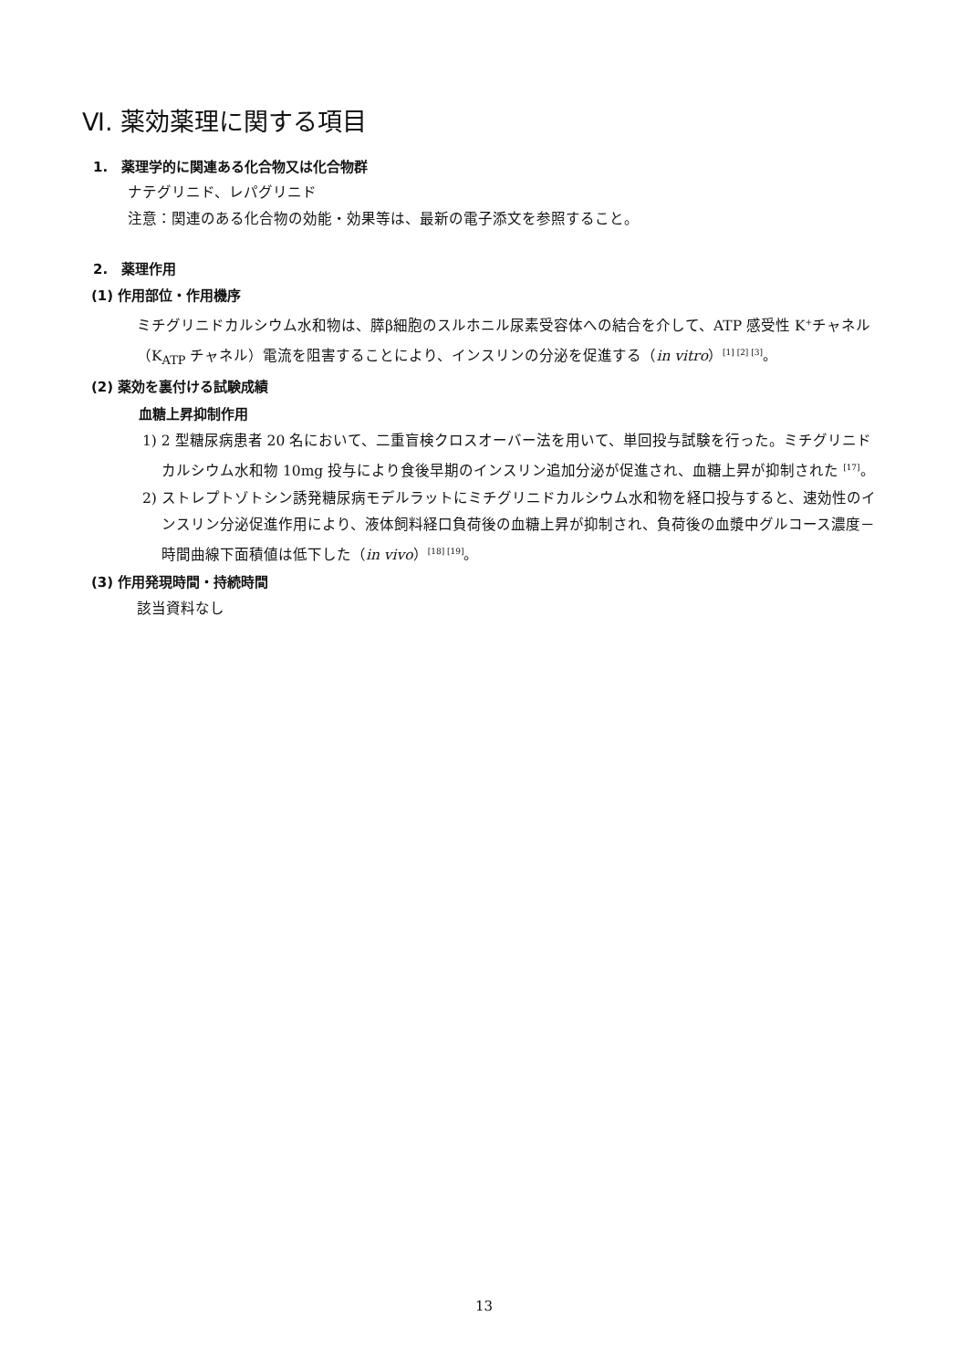Ⅵ. 薬効薬理に関する項目
1.　薬理学的に関連ある化合物又は化合物群
ナテグリニド、レパグリニド
注意：関連のある化合物の効能・効果等は、最新の電子添文を参照すること。
2.　薬理作用
(1) 作用部位・作用機序
ミチグリニドカルシウム水和物は、膵β細胞のスルホニル尿素受容体への結合を介して、ATP 感受性 K<sup>+</sup>チャネル（K<sub>ATP</sub> チャネル）電流を阻害することにより、インスリンの分泌を促進する（in vitro）<sup>[1] [2] [3]</sup>。
(2) 薬効を裏付ける試験成績
血糖上昇抑制作用
1) 2 型糖尿病患者 20 名において、二重盲検クロスオーバー法を用いて、単回投与試験を行った。ミチグリニドカルシウム水和物 10mg 投与により食後早期のインスリン追加分泌が促進され、血糖上昇が抑制された <sup>[17]</sup>。
2) ストレプトゾトシン誘発糖尿病モデルラットにミチグリニドカルシウム水和物を経口投与すると、速効性のインスリン分泌促進作用により、液体飼料経口負荷後の血糖上昇が抑制され、負荷後の血漿中グルコース濃度－時間曲線下面積値は低下した（in vivo）<sup>[18] [19]</sup>。
(3) 作用発現時間・持続時間
該当資料なし
13